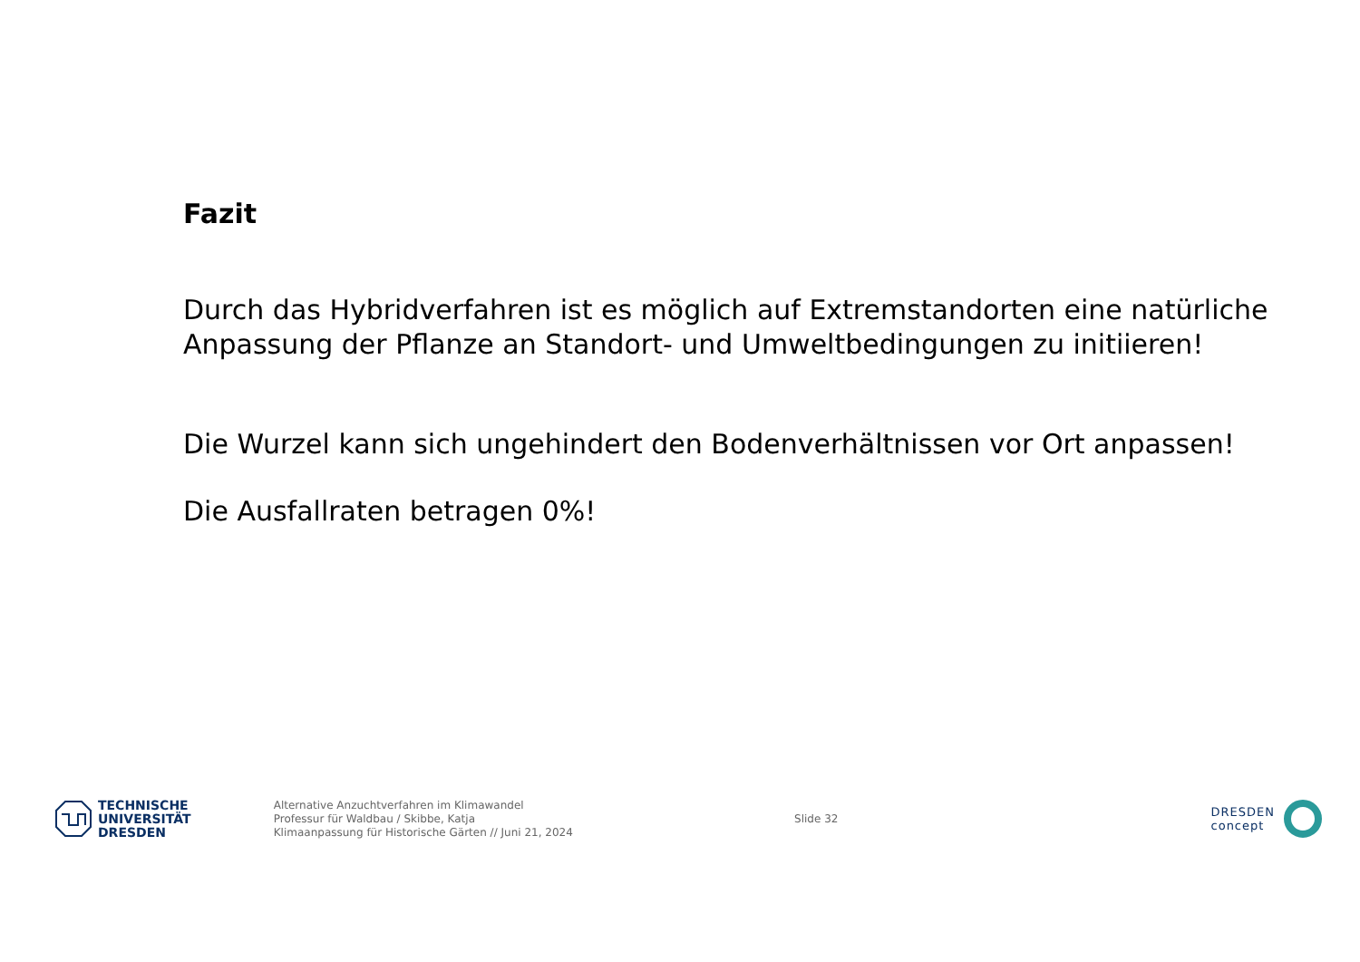Fazit
Durch das Hybridverfahren ist es möglich auf Extremstandorten eine natürliche Anpassung der Pflanze an Standort- und Umweltbedingungen zu initiieren!
Die Wurzel kann sich ungehindert den Bodenverhältnissen vor Ort anpassen!
Die Ausfallraten betragen 0%!
TECHNISCHE
UNIVERSITÄT
DRESDEN
Alternative Anzuchtverfahren im Klimawandel
Professur für Waldbau / Skibbe, Katja
Klimaanpassung für Historische Gärten // Juni 21, 2024
Slide 32
DRESDEN
concept